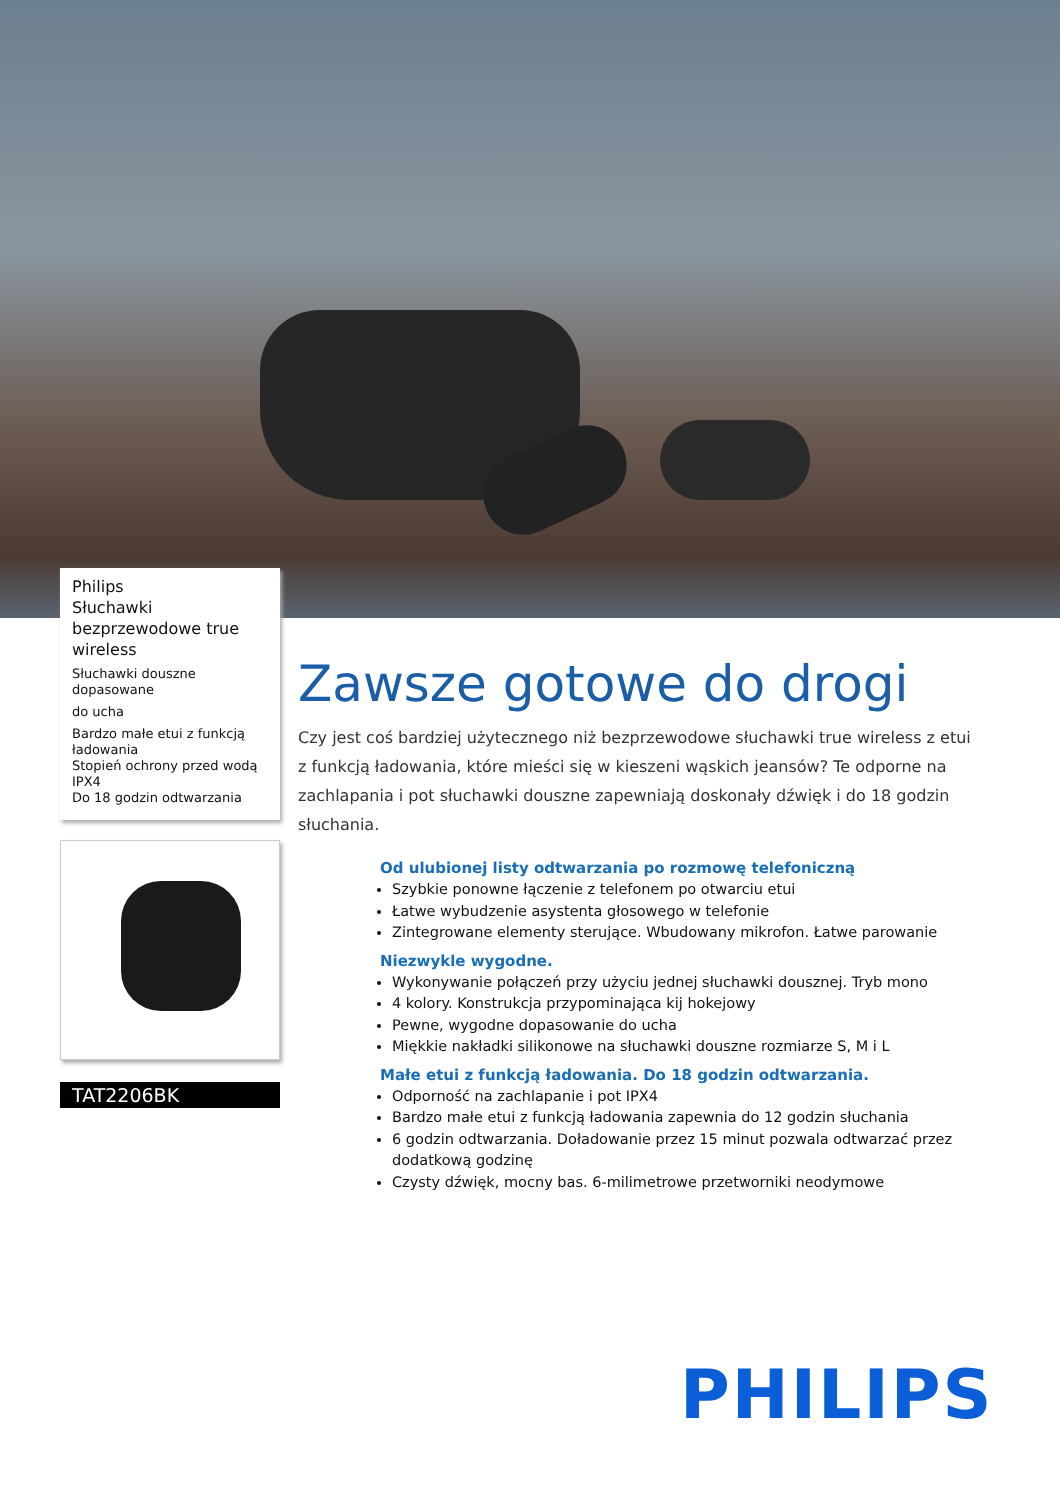Philips
Słuchawki bezprzewodowe true wireless
Słuchawki douszne dopasowane
do ucha
Bardzo małe etui z funkcją ładowania
Stopień ochrony przed wodą IPX4
Do 18 godzin odtwarzania
TAT2206BK
Zawsze gotowe do drogi
Czy jest coś bardziej użytecznego niż bezprzewodowe słuchawki true wireless z etui z funkcją ładowania, które mieści się w kieszeni wąskich jeansów? Te odporne na zachlapania i pot słuchawki douszne zapewniają doskonały dźwięk i do 18 godzin słuchania.
Od ulubionej listy odtwarzania po rozmowę telefoniczną
Szybkie ponowne łączenie z telefonem po otwarciu etui
Łatwe wybudzenie asystenta głosowego w telefonie
Zintegrowane elementy sterujące. Wbudowany mikrofon. Łatwe parowanie
Niezwykle wygodne.
Wykonywanie połączeń przy użyciu jednej słuchawki dousznej. Tryb mono
4 kolory. Konstrukcja przypominająca kij hokejowy
Pewne, wygodne dopasowanie do ucha
Miękkie nakładki silikonowe na słuchawki douszne rozmiarze S, M i L
Małe etui z funkcją ładowania. Do 18 godzin odtwarzania.
Odporność na zachlapanie i pot IPX4
Bardzo małe etui z funkcją ładowania zapewnia do 12 godzin słuchania
6 godzin odtwarzania. Doładowanie przez 15 minut pozwala odtwarzać przez dodatkową godzinę
Czysty dźwięk, mocny bas. 6-milimetrowe przetworniki neodymowe
PHILIPS